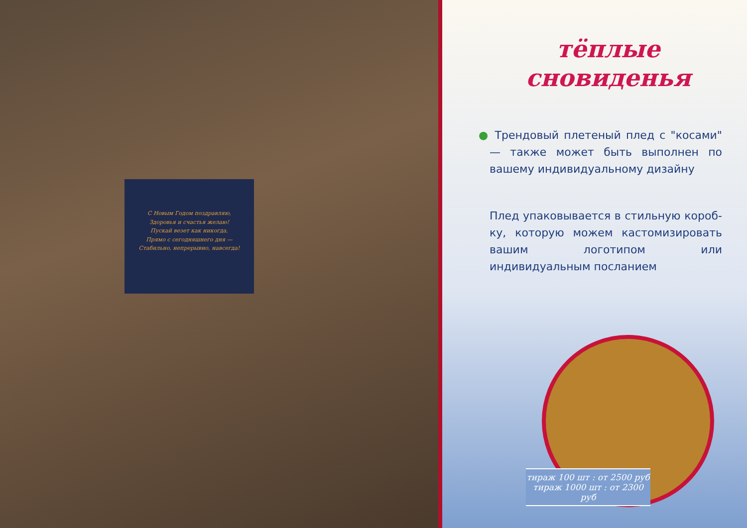С Новым Годом поздравляю,
Здоровья и счастья желаю!
Пускай везет как никогда,
Прямо с сегодняшнего дня —
Стабильно, непрерывно, навсегда!
тёплые
сновиденья
● Трендовый плетеный плед с "косами" — также может быть выполнен по вашему индивидуальному дизайну
Плед упаковывается в стильную короб-ку, которую можем кастомизировать вашим логотипом или индивидуальным посланием
тираж 100 шт : от 2500 руб
тираж 1000 шт : от 2300 руб